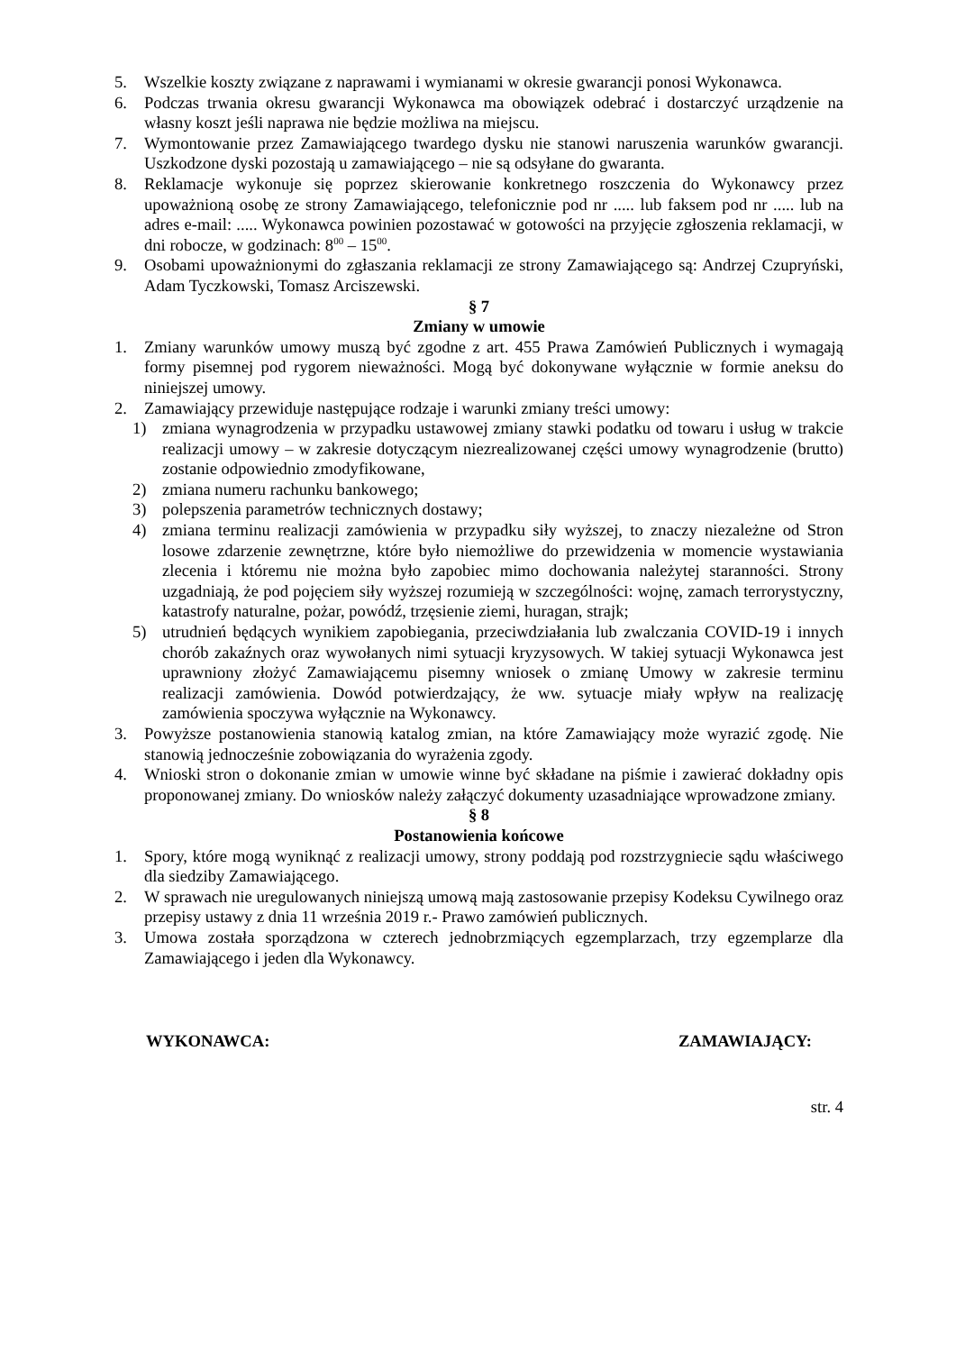5. Wszelkie koszty związane z naprawami i wymianami w okresie gwarancji ponosi Wykonawca.
6. Podczas trwania okresu gwarancji Wykonawca ma obowiązek odebrać i dostarczyć urządzenie na własny koszt jeśli naprawa nie będzie możliwa na miejscu.
7. Wymontowanie przez Zamawiającego twardego dysku nie stanowi naruszenia warunków gwarancji. Uszkodzone dyski pozostają u zamawiającego – nie są odsyłane do gwaranta.
8. Reklamacje wykonuje się poprzez skierowanie konkretnego roszczenia do Wykonawcy przez upoważnioną osobę ze strony Zamawiającego, telefonicznie pod nr ..... lub faksem pod nr ..... lub na adres e-mail: ..... Wykonawca powinien pozostawać w gotowości na przyjęcie zgłoszenia reklamacji, w dni robocze, w godzinach: 8<sup>00</sup> – 15<sup>00</sup>.
9. Osobami upoważnionymi do zgłaszania reklamacji ze strony Zamawiającego są: Andrzej Czupryński, Adam Tyczkowski, Tomasz Arciszewski.
§ 7
Zmiany w umowie
1. Zmiany warunków umowy muszą być zgodne z art. 455 Prawa Zamówień Publicznych i wymagają formy pisemnej pod rygorem nieważności. Mogą być dokonywane wyłącznie w formie aneksu do niniejszej umowy.
2. Zamawiający przewiduje następujące rodzaje i warunki zmiany treści umowy:
1) zmiana wynagrodzenia w przypadku ustawowej zmiany stawki podatku od towaru i usług w trakcie realizacji umowy – w zakresie dotyczącym niezrealizowanej części umowy wynagrodzenie (brutto) zostanie odpowiednio zmodyfikowane,
2) zmiana numeru rachunku bankowego;
3) polepszenia parametrów technicznych dostawy;
4) zmiana terminu realizacji zamówienia w przypadku siły wyższej, to znaczy niezależne od Stron losowe zdarzenie zewnętrzne, które było niemożliwe do przewidzenia w momencie wystawiania zlecenia i któremu nie można było zapobiec mimo dochowania należytej staranności. Strony uzgadniają, że pod pojęciem siły wyższej rozumieją w szczególności: wojnę, zamach terrorystyczny, katastrofy naturalne, pożar, powódź, trzęsienie ziemi, huragan, strajk;
5) utrudnień będących wynikiem zapobiegania, przeciwdziałania lub zwalczania COVID-19 i innych chorób zakaźnych oraz wywołanych nimi sytuacji kryzysowych. W takiej sytuacji Wykonawca jest uprawniony złożyć Zamawiającemu pisemny wniosek o zmianę Umowy w zakresie terminu realizacji zamówienia. Dowód potwierdzający, że ww. sytuacje miały wpływ na realizację zamówienia spoczywa wyłącznie na Wykonawcy.
3. Powyższe postanowienia stanowią katalog zmian, na które Zamawiający może wyrazić zgodę. Nie stanowią jednocześnie zobowiązania do wyrażenia zgody.
4. Wnioski stron o dokonanie zmian w umowie winne być składane na piśmie i zawierać dokładny opis proponowanej zmiany. Do wniosków należy załączyć dokumenty uzasadniające wprowadzone zmiany.
§ 8
Postanowienia końcowe
1. Spory, które mogą wyniknąć z realizacji umowy, strony poddają pod rozstrzygniecie sądu właściwego dla siedziby Zamawiającego.
2. W sprawach nie uregulowanych niniejszą umową mają zastosowanie przepisy Kodeksu Cywilnego oraz przepisy ustawy z dnia 11 września 2019 r.- Prawo zamówień publicznych.
3. Umowa została sporządzona w czterech jednobrzmiących egzemplarzach, trzy egzemplarze dla Zamawiającego i jeden dla Wykonawcy.
WYKONAWCA: ZAMAWIAJĄCY:
str. 4